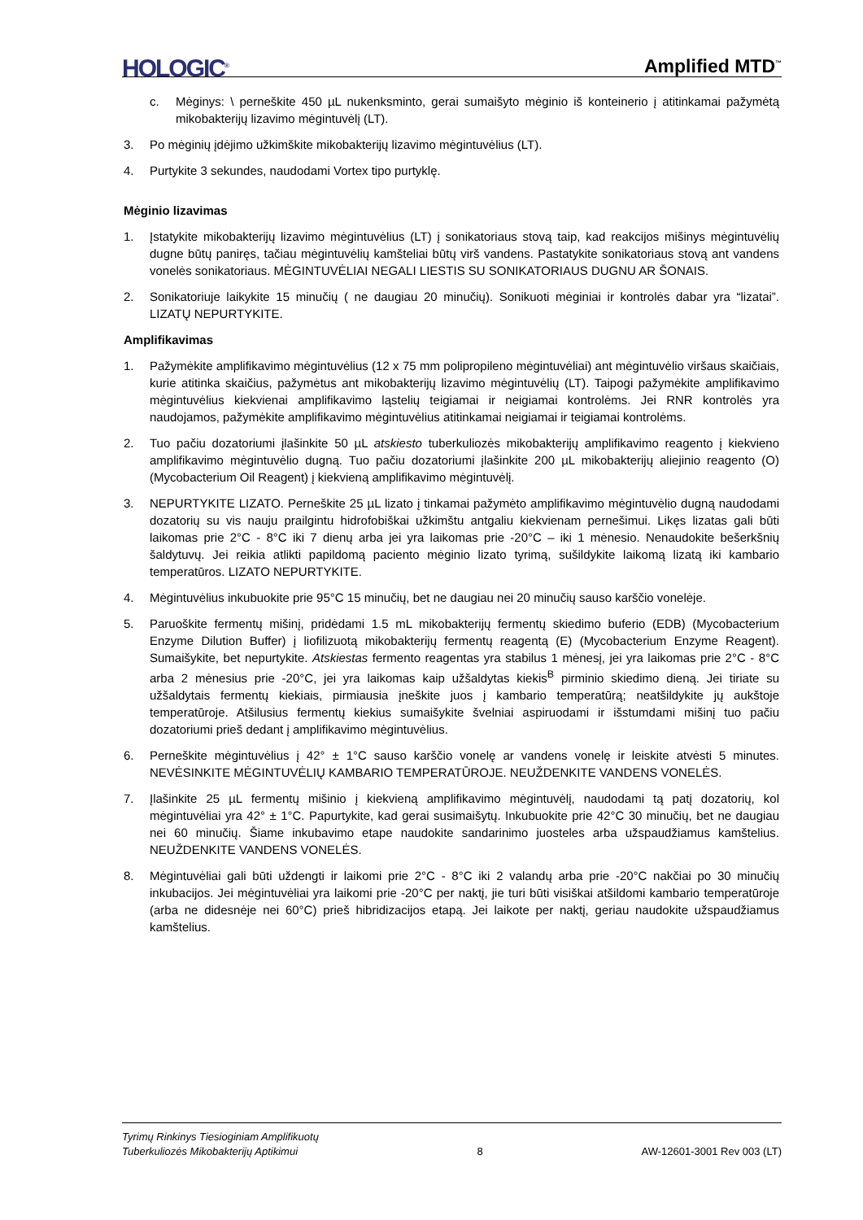HOLOGIC<sup>®</sup> Amplified MTD<sup>™</sup>
c. Mėginys: \ perneškite 450 µL nukenksminto, gerai sumaišyto mėginio iš konteinerio į atitinkamai pažymėtą mikobakterijų lizavimo mėgintuvėlį (LT).
3. Po mėginių įdėjimo užkimškite mikobakterijų lizavimo mėgintuvėlius (LT).
4. Purtykite 3 sekundes, naudodami Vortex tipo purtyklę.
Mėginio lizavimas
1. Įstatykite mikobakterijų lizavimo mėgintuvėlius (LT) į sonikatoriaus stovą taip, kad reakcijos mišinys mėgintuvėlių dugne būtų paniręs, tačiau mėgintuvėlių kamšteliai būtų virš vandens. Pastatykite sonikatoriaus stovą ant vandens vonelės sonikatoriaus. MĖGINTUVĖLIAI NEGALI LIESTIS SU SONIKATORIAUS DUGNU AR ŠONAIS.
2. Sonikatoriuje laikykite 15 minučių ( ne daugiau 20 minučių). Sonikuoti mėginiai ir kontrolės dabar yra “lizatai”. LIZATŲ NEPURTYKITE.
Amplifikavimas
1. Pažymėkite amplifikavimo mėgintuvėlius (12 x 75 mm polipropileno mėgintuvėliai) ant mėgintuvėlio viršaus skaičiais, kurie atitinka skaičius, pažymėtus ant mikobakterijų lizavimo mėgintuvėlių (LT). Taipogi pažymėkite amplifikavimo mėgintuvėlius kiekvienai amplifikavimo ląstelių teigiamai ir neigiamai kontrolėms. Jei RNR kontrolės yra naudojamos, pažymėkite amplifikavimo mėgintuvėlius atitinkamai neigiamai ir teigiamai kontrolėms.
2. Tuo pačiu dozatoriumi įlašinkite 50 µL atskiesto tuberkuliozės mikobakterijų amplifikavimo reagento į kiekvieno amplifikavimo mėgintuvėlio dugną. Tuo pačiu dozatoriumi įlašinkite 200 µL mikobakterijų aliejinio reagento (O) (Mycobacterium Oil Reagent) į kiekvieną amplifikavimo mėgintuvėlį.
3. NEPURTYKITE LIZATO. Perneškite 25 µL lizato į tinkamai pažymėto amplifikavimo mėgintuvėlio dugną naudodami dozatorių su vis nauju prailgintu hidrofobiškai užkimštu antgaliu kiekvienam pernešimui. Likęs lizatas gali būti laikomas prie 2°C - 8°C iki 7 dienų arba jei yra laikomas prie -20°C – iki 1 mėnesio. Nenaudokite bešerkšnių šaldytuvų. Jei reikia atlikti papildomą paciento mėginio lizato tyrimą, sušildykite laikomą lizatą iki kambario temperatūros. LIZATO NEPURTYKITE.
4. Mėgintuvėlius inkubuokite prie 95°C 15 minučių, bet ne daugiau nei 20 minučių sauso karščio vonelėje.
5. Paruoškite fermentų mišinį, pridėdami 1.5 mL mikobakterijų fermentų skiedimo buferio (EDB) (Mycobacterium Enzyme Dilution Buffer) į liofilizuotą mikobakterijų fermentų reagentą (E) (Mycobacterium Enzyme Reagent). Sumaišykite, bet nepurtykite. Atskiestas fermento reagentas yra stabilus 1 mėnesį, jei yra laikomas prie 2°C - 8°C arba 2 mėnesius prie -20°C, jei yra laikomas kaip užšaldytas kiekis<sup>B</sup> pirminio skiedimo dieną. Jei tiriate su užšaldytais fermentų kiekiais, pirmiausia įneškite juos į kambario temperatūrą; neatšildykite jų aukštoje temperatūroje. Atšilusius fermentų kiekius sumaišykite švelniai aspiruodami ir išstumdami mišinį tuo pačiu dozatoriumi prieš dedant į amplifikavimo mėgintuvėlius.
6. Perneškite mėgintuvėlius į 42° ± 1°C sauso karščio vonelę ar vandens vonelę ir leiskite atvėsti 5 minutes. NEVĖSINKITE MĖGINTUVĖLIŲ KAMBARIO TEMPERATŪROJE. NEUŽDENKITE VANDENS VONELĖS.
7. Įlašinkite 25 µL fermentų mišinio į kiekvieną amplifikavimo mėgintuvėlį, naudodami tą patį dozatorių, kol mėgintuvėliai yra 42° ± 1°C. Papurtykite, kad gerai susimaišytų. Inkubuokite prie 42°C 30 minučių, bet ne daugiau nei 60 minučių. Šiame inkubavimo etape naudokite sandarinimo juosteles arba užspaudžiamus kamštelius. NEUŽDENKITE VANDENS VONELĖS.
8. Mėgintuvėliai gali būti uždengti ir laikomi prie 2°C - 8°C iki 2 valandų arba prie -20°C nakčiai po 30 minučių inkubacijos. Jei mėgintuvėliai yra laikomi prie -20°C per naktį, jie turi būti visiškai atšildomi kambario temperatūroje (arba ne didesnėje nei 60°C) prieš hibridizacijos etapą. Jei laikote per naktį, geriau naudokite užspaudžiamus kamštelius.
Tyrimų Rinkinys Tiesioginiam Amplifikuotų
Tuberkuliozės Mikobakterijų Aptikimui 8 AW-12601-3001 Rev 003 (LT)